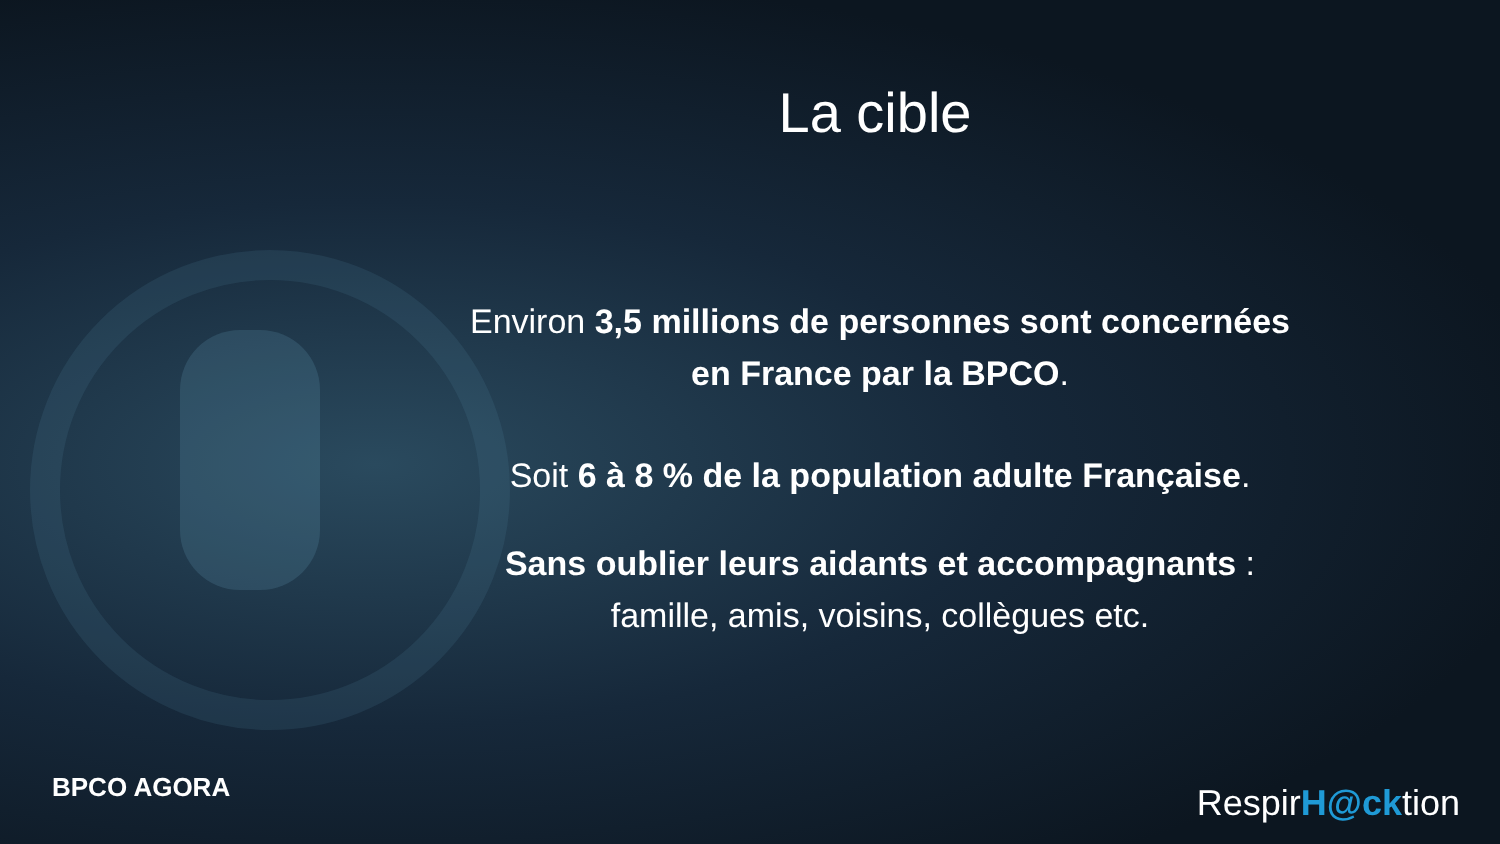La cible
Environ 3,5 millions de personnes sont concernées
en France par la BPCO.
Soit 6 à 8 % de la population adulte Française.
Sans oublier leurs aidants et accompagnants :
famille, amis, voisins, collègues etc.
BPCO AGORA RespirH@cktion